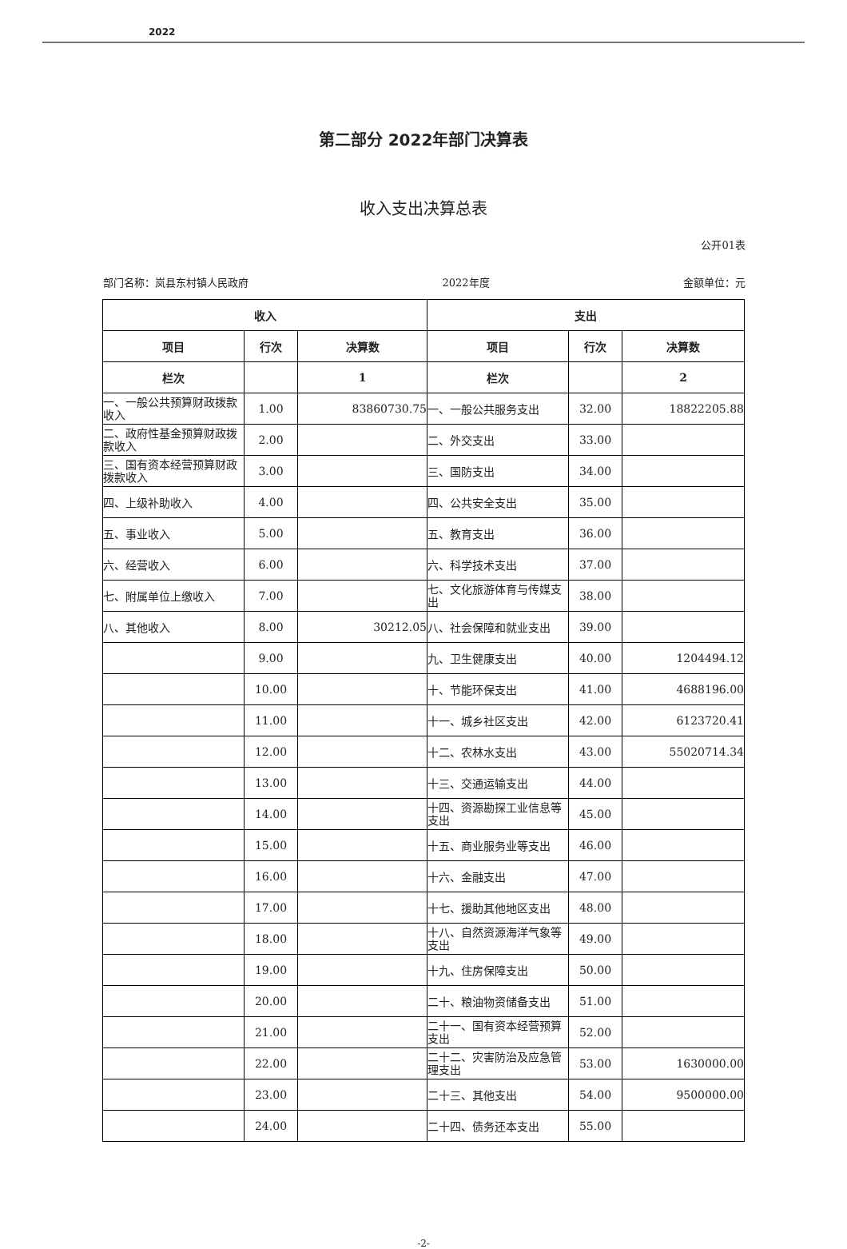2022
第二部分 2022年部门决算表
收入支出决算总表
公开01表
部门名称：岚县东村镇人民政府 2022年度 金额单位：元
| 收入 | | | 支出 | | |
| --- | --- | --- | --- | --- | --- |
| 项目 | 行次 | 决算数 | 项目 | 行次 | 决算数 |
| 栏次 | | 1 | 栏次 | | 2 |
| 一、一般公共预算财政拨款收入 | 1.00 | 83860730.75 | 一、一般公共服务支出 | 32.00 | 18822205.88 |
| 二、政府性基金预算财政拨款收入 | 2.00 | | 二、外交支出 | 33.00 | |
| 三、国有资本经营预算财政拨款收入 | 3.00 | | 三、国防支出 | 34.00 | |
| 四、上级补助收入 | 4.00 | | 四、公共安全支出 | 35.00 | |
| 五、事业收入 | 5.00 | | 五、教育支出 | 36.00 | |
| 六、经营收入 | 6.00 | | 六、科学技术支出 | 37.00 | |
| 七、附属单位上缴收入 | 7.00 | | 七、文化旅游体育与传媒支出 | 38.00 | |
| 八、其他收入 | 8.00 | 30212.05 | 八、社会保障和就业支出 | 39.00 | |
| | 9.00 | | 九、卫生健康支出 | 40.00 | 1204494.12 |
| | 10.00 | | 十、节能环保支出 | 41.00 | 4688196.00 |
| | 11.00 | | 十一、城乡社区支出 | 42.00 | 6123720.41 |
| | 12.00 | | 十二、农林水支出 | 43.00 | 55020714.34 |
| | 13.00 | | 十三、交通运输支出 | 44.00 | |
| | 14.00 | | 十四、资源勘探工业信息等支出 | 45.00 | |
| | 15.00 | | 十五、商业服务业等支出 | 46.00 | |
| | 16.00 | | 十六、金融支出 | 47.00 | |
| | 17.00 | | 十七、援助其他地区支出 | 48.00 | |
| | 18.00 | | 十八、自然资源海洋气象等支出 | 49.00 | |
| | 19.00 | | 十九、住房保障支出 | 50.00 | |
| | 20.00 | | 二十、粮油物资储备支出 | 51.00 | |
| | 21.00 | | 二十一、国有资本经营预算支出 | 52.00 | |
| | 22.00 | | 二十二、灾害防治及应急管理支出 | 53.00 | 1630000.00 |
| | 23.00 | | 二十三、其他支出 | 54.00 | 9500000.00 |
| | 24.00 | | 二十四、债务还本支出 | 55.00 | |
-2-